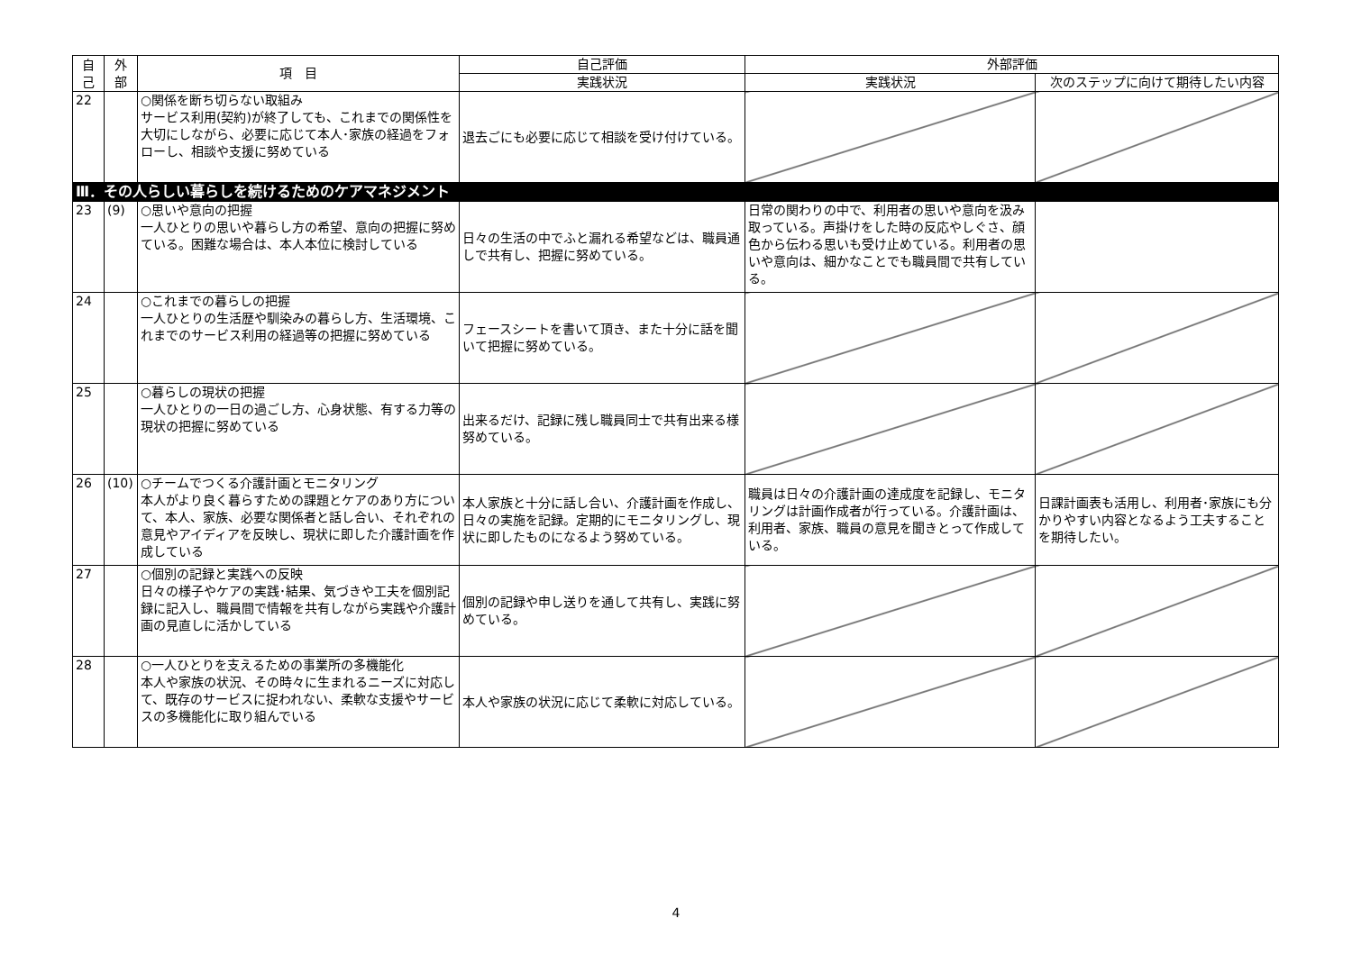| 自 己 | 外 部 | 項 目 | 自己評価 | 外部評価 | |
| --- | --- | --- | --- | --- | --- |
| | | | 実践状況 | 実践状況 | 次のステップに向けて期待したい内容 |
| 22 | | ○関係を断ち切らない取組み サービス利用(契約)が終了しても、これまでの関係性を大切にしながら、必要に応じて本人･家族の経過をフォローし、相談や支援に努めている | 退去ごにも必要に応じて相談を受け付けている。 | | |
| Ⅲ．その人らしい暮らしを続けるためのケアマネジメント | | | | | |
| 23 | (9) | ○思いや意向の把握 一人ひとりの思いや暮らし方の希望、意向の把握に努めている。困難な場合は、本人本位に検討している | 日々の生活の中でふと漏れる希望などは、職員通しで共有し、把握に努めている。 | 日常の関わりの中で、利用者の思いや意向を汲み取っている。声掛けをした時の反応やしぐさ、顔色から伝わる思いも受け止めている。利用者の思いや意向は、細かなことでも職員間で共有している。 | |
| 24 | | ○これまでの暮らしの把握 一人ひとりの生活歴や馴染みの暮らし方、生活環境、これまでのサービス利用の経過等の把握に努めている | フェースシートを書いて頂き、また十分に話を聞いて把握に努めている。 | | |
| 25 | | ○暮らしの現状の把握 一人ひとりの一日の過ごし方、心身状態、有する力等の現状の把握に努めている | 出来るだけ、記録に残し職員同士で共有出来る様努めている。 | | |
| 26 | (10) | ○チームでつくる介護計画とモニタリング 本人がより良く暮らすための課題とケアのあり方について、本人、家族、必要な関係者と話し合い、それぞれの意見やアイディアを反映し、現状に即した介護計画を作成している | 本人家族と十分に話し合い、介護計画を作成し、日々の実施を記録。定期的にモニタリングし、現状に即したものになるよう努めている。 | 職員は日々の介護計画の達成度を記録し、モニタリングは計画作成者が行っている。介護計画は、利用者、家族、職員の意見を聞きとって作成している。 | 日課計画表も活用し、利用者･家族にも分かりやすい内容となるよう工夫することを期待したい。 |
| 27 | | ○個別の記録と実践への反映 日々の様子やケアの実践･結果、気づきや工夫を個別記録に記入し、職員間で情報を共有しながら実践や介護計画の見直しに活かしている | 個別の記録や申し送りを通して共有し、実践に努めている。 | | |
| 28 | | ○一人ひとりを支えるための事業所の多機能化 本人や家族の状況、その時々に生まれるニーズに対応して、既存のサービスに捉われない、柔軟な支援やサービスの多機能化に取り組んでいる | 本人や家族の状況に応じて柔軟に対応している。 | | |
4